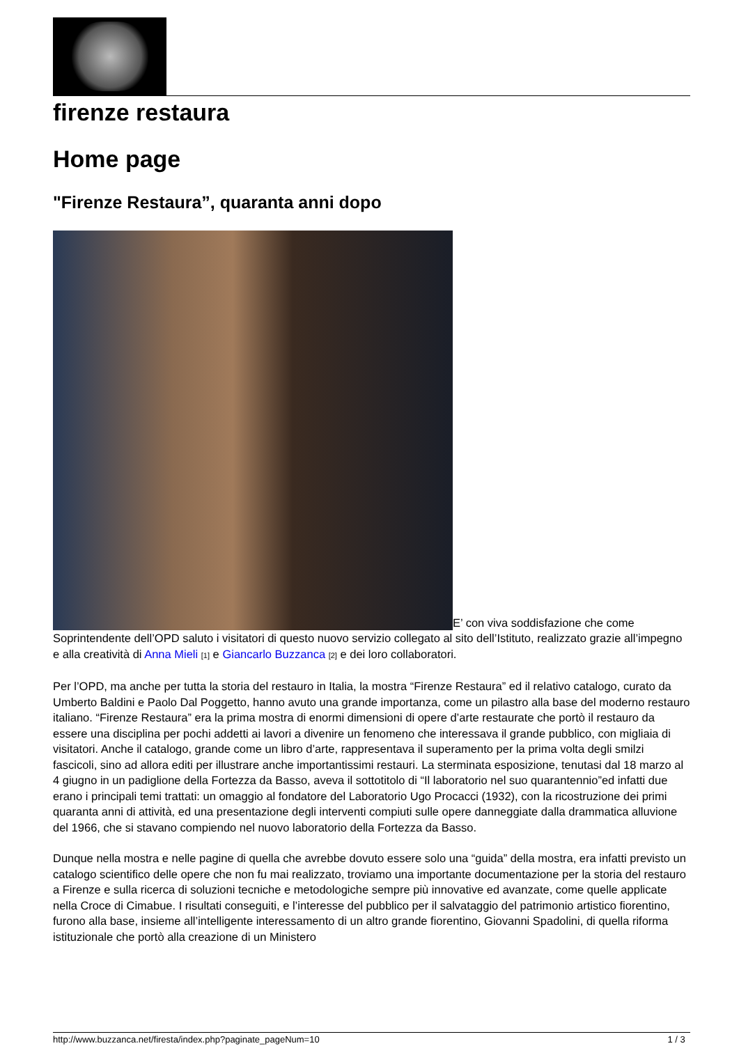firenze restaura
Home page
"Firenze Restaura”, quaranta anni dopo
E’ con viva soddisfazione che come Soprintendente dell’OPD saluto i visitatori di questo nuovo servizio collegato al sito dell’Istituto, realizzato grazie all’impegno e alla creatività di Anna Mieli [1] e Giancarlo Buzzanca [2] e dei loro collaboratori.
Per l’OPD, ma anche per tutta la storia del restauro in Italia, la mostra “Firenze Restaura” ed il relativo catalogo, curato da Umberto Baldini e Paolo Dal Poggetto, hanno avuto una grande importanza, come un pilastro alla base del moderno restauro italiano. “Firenze Restaura” era la prima mostra di enormi dimensioni di opere d’arte restaurate che portò il restauro da essere una disciplina per pochi addetti ai lavori a divenire un fenomeno che interessava il grande pubblico, con migliaia di visitatori. Anche il catalogo, grande come un libro d’arte, rappresentava il superamento per la prima volta degli smilzi fascicoli, sino ad allora editi per illustrare anche importantissimi restauri. La sterminata esposizione, tenutasi dal 18 marzo al 4 giugno in un padiglione della Fortezza da Basso, aveva il sottotitolo di “Il laboratorio nel suo quarantennio”ed infatti due erano i principali temi trattati: un omaggio al fondatore del Laboratorio Ugo Procacci (1932), con la ricostruzione dei primi quaranta anni di attività, ed una presentazione degli interventi compiuti sulle opere danneggiate dalla drammatica alluvione del 1966, che si stavano compiendo nel nuovo laboratorio della Fortezza da Basso.
Dunque nella mostra e nelle pagine di quella che avrebbe dovuto essere solo una “guida” della mostra, era infatti previsto un catalogo scientifico delle opere che non fu mai realizzato, troviamo una importante documentazione per la storia del restauro a Firenze e sulla ricerca di soluzioni tecniche e metodologiche sempre più innovative ed avanzate, come quelle applicate nella Croce di Cimabue. I risultati conseguiti, e l’interesse del pubblico per il salvataggio del patrimonio artistico fiorentino, furono alla base, insieme all’intelligente interessamento di un altro grande fiorentino, Giovanni Spadolini, di quella riforma istituzionale che portò alla creazione di un Ministero
http://www.buzzanca.net/firesta/index.php?paginate_pageNum=10 1 / 3